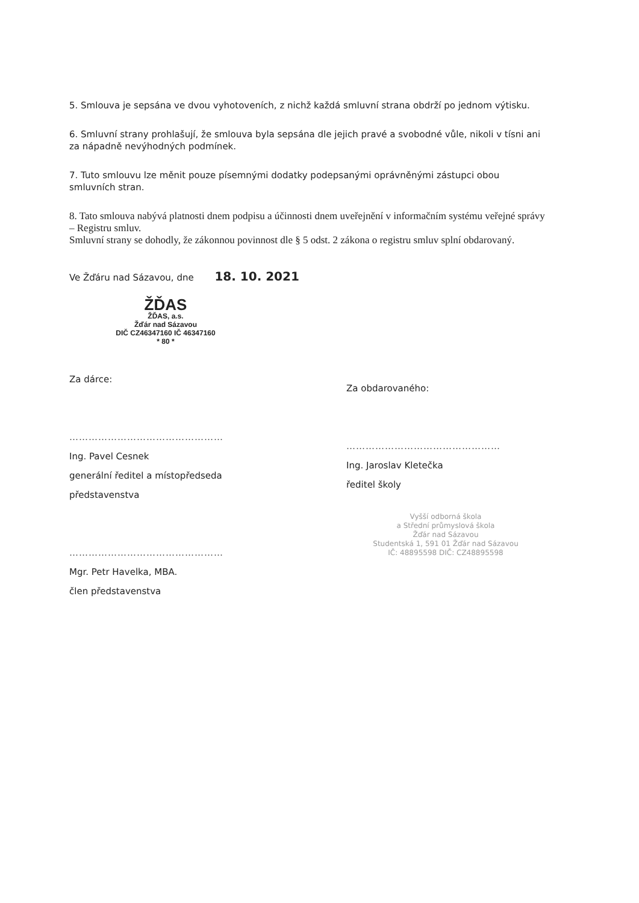5. Smlouva je sepsána ve dvou vyhotoveních, z nichž každá smluvní strana obdrží po jednom výtisku.
6. Smluvní strany prohlašují, že smlouva byla sepsána dle jejich pravé a svobodné vůle, nikoli v tísni ani za nápadně nevýhodných podmínek.
7. Tuto smlouvu lze měnit pouze písemnými dodatky podepsanými oprávněnými zástupci obou smluvních stran.
8. Tato smlouva nabývá platnosti dnem podpisu a účinnosti dnem uveřejnění v informačním systému veřejné správy – Registru smluv.
Smluvní strany se dohodly, že zákonnou povinnost dle § 5 odst. 2 zákona o registru smluv splní obdarovaný.
Ve Žďáru nad Sázavou, dne 18. 10. 2021
ŽĎAS
ŽĎAS, a.s.
Žďár nad Sázavou
DIČ CZ46347160 IČ 46347160
* 80 *
Za dárce:
…………………………………………
Ing. Pavel Cesnek
generální ředitel a místopředseda představenstva
…………………………………………
Mgr. Petr Havelka, MBA.
člen představenstva
Za obdarovaného:
…………………………………………
Ing. Jaroslav Kletečka
ředitel školy
Vyšší odborná škola
a Střední průmyslová škola
Žďár nad Sázavou
Studentská 1, 591 01 Žďár nad Sázavou
IČ: 48895598 DIČ: CZ48895598